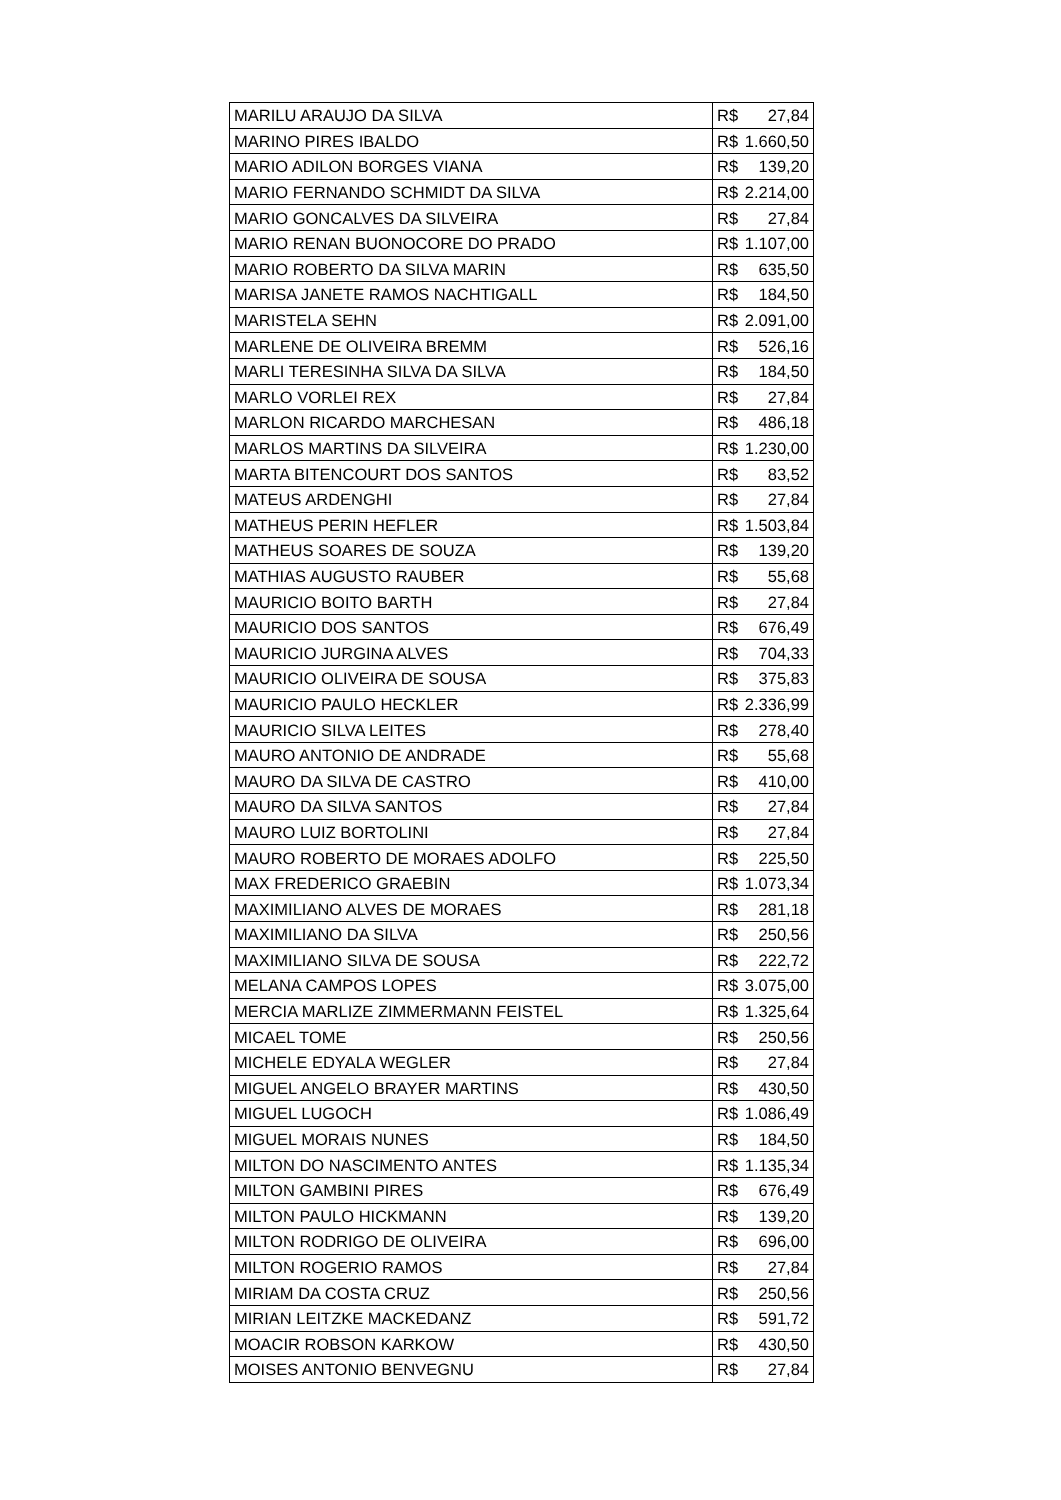| MARILU ARAUJO DA SILVA | R$ | 27,84 |
| MARINO PIRES IBALDO | R$ | 1.660,50 |
| MARIO ADILON BORGES VIANA | R$ | 139,20 |
| MARIO FERNANDO SCHMIDT DA SILVA | R$ | 2.214,00 |
| MARIO GONCALVES DA SILVEIRA | R$ | 27,84 |
| MARIO RENAN BUONOCORE DO PRADO | R$ | 1.107,00 |
| MARIO ROBERTO DA SILVA MARIN | R$ | 635,50 |
| MARISA JANETE RAMOS NACHTIGALL | R$ | 184,50 |
| MARISTELA SEHN | R$ | 2.091,00 |
| MARLENE DE OLIVEIRA BREMM | R$ | 526,16 |
| MARLI TERESINHA SILVA DA SILVA | R$ | 184,50 |
| MARLO VORLEI REX | R$ | 27,84 |
| MARLON RICARDO MARCHESAN | R$ | 486,18 |
| MARLOS MARTINS DA SILVEIRA | R$ | 1.230,00 |
| MARTA BITENCOURT DOS SANTOS | R$ | 83,52 |
| MATEUS ARDENGHI | R$ | 27,84 |
| MATHEUS PERIN HEFLER | R$ | 1.503,84 |
| MATHEUS SOARES DE SOUZA | R$ | 139,20 |
| MATHIAS AUGUSTO RAUBER | R$ | 55,68 |
| MAURICIO BOITO BARTH | R$ | 27,84 |
| MAURICIO DOS SANTOS | R$ | 676,49 |
| MAURICIO JURGINA ALVES | R$ | 704,33 |
| MAURICIO OLIVEIRA DE SOUSA | R$ | 375,83 |
| MAURICIO PAULO HECKLER | R$ | 2.336,99 |
| MAURICIO SILVA LEITES | R$ | 278,40 |
| MAURO ANTONIO DE ANDRADE | R$ | 55,68 |
| MAURO DA SILVA DE CASTRO | R$ | 410,00 |
| MAURO DA SILVA SANTOS | R$ | 27,84 |
| MAURO LUIZ BORTOLINI | R$ | 27,84 |
| MAURO ROBERTO DE MORAES ADOLFO | R$ | 225,50 |
| MAX FREDERICO GRAEBIN | R$ | 1.073,34 |
| MAXIMILIANO ALVES DE MORAES | R$ | 281,18 |
| MAXIMILIANO DA SILVA | R$ | 250,56 |
| MAXIMILIANO SILVA DE SOUSA | R$ | 222,72 |
| MELANA CAMPOS LOPES | R$ | 3.075,00 |
| MERCIA MARLIZE ZIMMERMANN FEISTEL | R$ | 1.325,64 |
| MICAEL TOME | R$ | 250,56 |
| MICHELE EDYALA WEGLER | R$ | 27,84 |
| MIGUEL ANGELO BRAYER MARTINS | R$ | 430,50 |
| MIGUEL LUGOCH | R$ | 1.086,49 |
| MIGUEL MORAIS NUNES | R$ | 184,50 |
| MILTON DO NASCIMENTO ANTES | R$ | 1.135,34 |
| MILTON GAMBINI PIRES | R$ | 676,49 |
| MILTON PAULO HICKMANN | R$ | 139,20 |
| MILTON RODRIGO DE OLIVEIRA | R$ | 696,00 |
| MILTON ROGERIO RAMOS | R$ | 27,84 |
| MIRIAM DA COSTA CRUZ | R$ | 250,56 |
| MIRIAN LEITZKE MACKEDANZ | R$ | 591,72 |
| MOACIR ROBSON KARKOW | R$ | 430,50 |
| MOISES ANTONIO BENVEGNU | R$ | 27,84 |